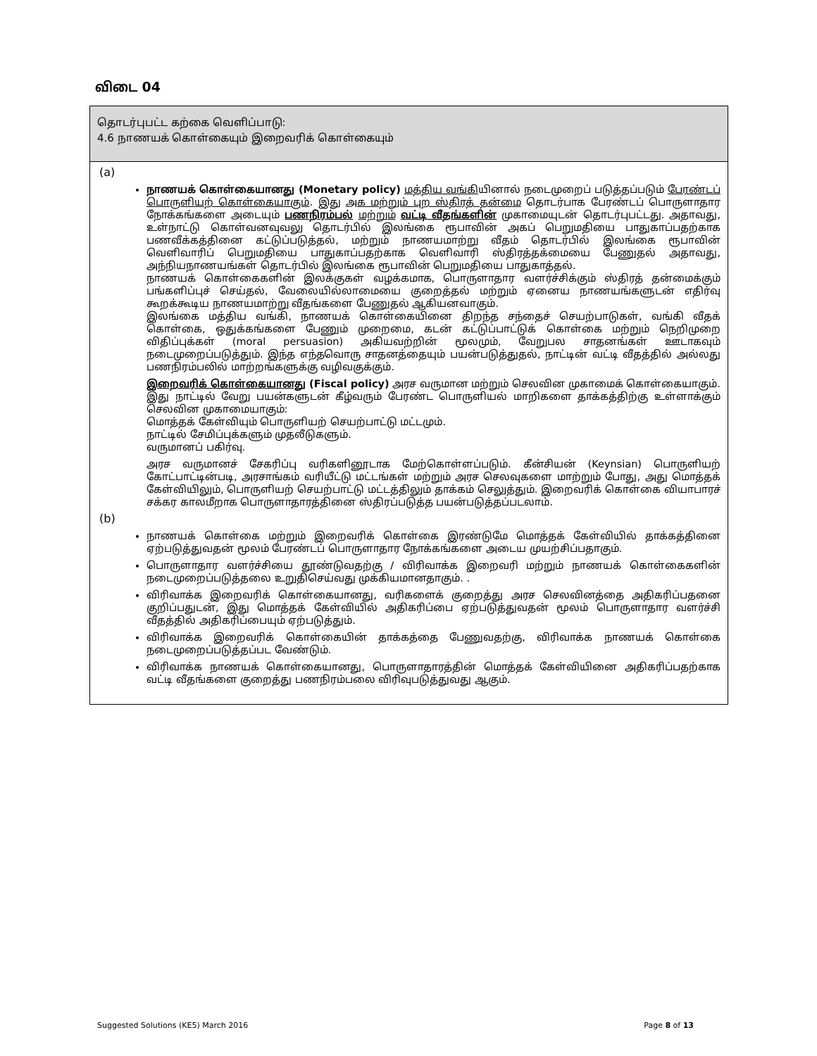விடை 04
தொடர்புபட்ட கற்கை வெளிப்பாடு:
4.6 நாணயக் கொள்கையும் இறைவரிக் கொள்கையும்
(a)
நாணயக் கொள்கையானது (Monetary policy) மத்திய வங்கியினால் நடைமுறைப் படுத்தப்படும் பேரண்டப் பொருளியற் கொள்கையாகும். இது அக மற்றும் புற ஸ்திரத் தன்மை தொடர்பாக பேரண்டப் பொருளாதார நோக்கங்களை அடையும் பணநிரம்பல் மற்றும் வட்டி வீதங்களின் முகாமையுடன் தொடர்புபட்டது. அதாவது, உள்நாட்டு கொள்வனவுவலு தொடர்பில் இலங்கை ரூபாவின் அகப் பெறுமதியை பாதுகாப்பதற்காக பணவீக்கத்தினை கட்டுப்படுத்தல், மற்றும் நாணயமாற்று வீதம் தொடர்பில் இலங்கை ரூபாவின் வெளிவாரிப் பெறுமதியை பாதுகாப்பதற்காக வெளிவாரி ஸ்திரத்தக்மையை பேணுதல் அதாவது, அந்நியநாணயங்கள் தொடர்பில் இலங்கை ரூபாவின் பெறுமதியை பாதுகாத்தல்.
நாணயக் கொள்கைகளின் இலக்குகள் வழக்கமாக, பொருளாதார வளர்ச்சிக்கும் ஸ்திரத் தன்மைக்கும் பங்களிப்புச் செய்தல், வேலையில்லாமையை குறைத்தல் மற்றும் ஏனைய நாணயங்களுடன் எதிர்வு கூறக்கூடிய நாணயமாற்று வீதங்களை பேணுதல் ஆகியனவாகும்.
இலங்கை மத்திய வங்கி, நாணயக் கொள்கையினை திறந்த சந்தைச் செயற்பாடுகள், வங்கி வீதக் கொள்கை, ஒதுக்கங்களை பேணும் முறைமை, கடன் கட்டுப்பாட்டுக் கொள்கை மற்றும் நெறிமுறை விதிப்புக்கள் (moral persuasion) அகியவற்றின் மூலமும், வேறுபல சாதனங்கள் ஊடாகவும் நடைமுறைப்படுத்தும். இந்த எந்தவொரு சாதனத்தையும் பயன்படுத்துதல், நாட்டின் வட்டி வீதத்தில் அல்லது பணநிரம்பலில் மாற்றங்களுக்கு வழிவகுக்கும்.
இறைவரிக் கொள்கையானது (Fiscal policy) அரச வருமான மற்றும் செலவின முகாமைக் கொள்கையாகும். இது நாட்டில் வேறு பயன்களுடன் கீழ்வரும் பேரண்ட பொருளியல் மாறிகளை தாக்கத்திற்கு உள்ளாக்கும் செலவின முகாமையாகும்:
மொத்தக் கேள்வியும் பொருளியற் செயற்பாட்டு மட்டமும்.
நாட்டில் சேமிப்புக்களும் முதலீடுகளும்.
வருமானப் பகிர்வு.
அரச வருமானச் சேகரிப்பு வரிகளினூடாக மேற்கொள்ளப்படும். கீன்சியன் (Keynsian) பொருளியற் கோட்பாட்டின்படி, அரசாங்கம் வரியீட்டு மட்டங்கள் மற்றும் அரச செலவுகளை மாற்றும் போது, அது மொத்தக் கேள்வியிலும், பொருளியற் செயற்பாட்டு மட்டத்திலும் தாக்கம் செலுத்தும். இறைவரிக் கொள்கை வியாபாரச் சக்கர காலமீறாக பொருளாதாரத்தினை ஸ்திரப்படுத்த பயன்படுத்தப்படலாம்.
(b)
நாணயக் கொள்கை மற்றும் இறைவரிக் கொள்கை இரண்டுமே மொத்தக் கேள்வியில் தாக்கத்தினை ஏற்படுத்துவதன் மூலம் பேரண்டப் பொருளாதார நோக்கங்களை அடைய முயற்சிப்பதாகும்.
பொருளாதார வளர்ச்சியை தூண்டுவதற்கு / விரிவாக்க இறைவரி மற்றும் நாணயக் கொள்கைகளின் நடைமுறைப்படுத்தலை உறுதிசெய்வது முக்கியமானதாகும். .
விரிவாக்க இறைவரிக் கொள்கையானது, வரிகளைக் குறைத்து அரச செலவினத்தை அதிகரிப்பதனை குறிப்பதுடன், இது மொத்தக் கேள்வியில் அதிகரிப்பை ஏற்படுத்துவதன் மூலம் பொருளாதார வளர்ச்சி வீதத்தில் அதிகரிப்பையும் ஏற்படுத்தும்.
விரிவாக்க இறைவரிக் கொள்கையின் தாக்கத்தை பேணுவதற்கு, விரிவாக்க நாணயக் கொள்கை நடைமுறைப்படுத்தப்பட வேண்டும்.
விரிவாக்க நாணயக் கொள்கையானது, பொருளாதாரத்தின் மொத்தக் கேள்வியினை அதிகரிப்பதற்காக வட்டி வீதங்களை குறைத்து பணநிரம்பலை விரிவுபடுத்துவது ஆகும்.
Suggested Solutions (KE5) March 2016 Page 8 of 13